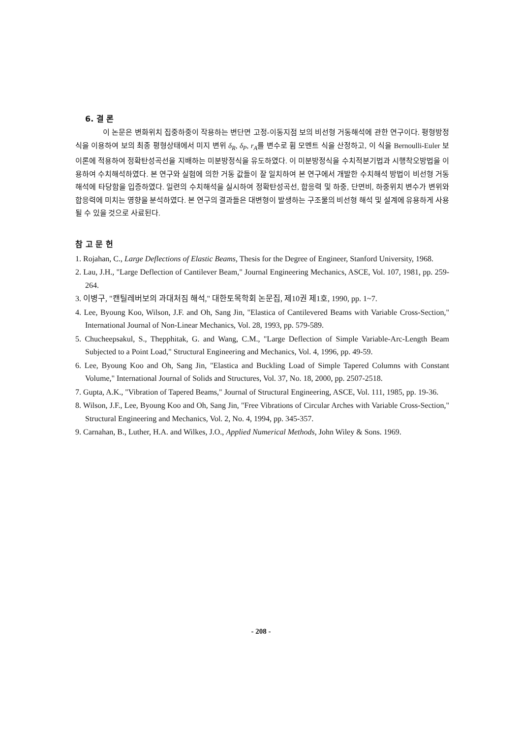6. 결 론
이 논문은 변화위치 집중하중이 작용하는 변단면 고정-이동지점 보의 비선형 거동해석에 관한 연구이다. 평형방정식을 이용하여 보의 최종 평형상태에서 미지 변위 δ<sub>R</sub>, δ<sub>P</sub>, r<sub>A</sub>를 변수로 휨 모멘트 식을 산정하고, 이 식을 Bernoulli-Euler 보 이론에 적용하여 정확탄성곡선을 지배하는 미분방정식을 유도하였다. 이 미분방정식을 수치적분기법과 시행착오방법을 이용하여 수치해석하였다. 본 연구와 실험에 의한 거동 값들이 잘 일치하여 본 연구에서 개발한 수치해석 방법이 비선형 거동해석에 타당함을 입증하였다. 일련의 수치해석을 실시하여 정확탄성곡선, 합응력 및 하중, 단면비, 하중위치 변수가 변위와 합응력에 미치는 영향을 분석하였다. 본 연구의 결과들은 대변형이 발생하는 구조물의 비선형 해석 및 설계에 유용하게 사용될 수 있을 것으로 사료된다.
참 고 문 헌
1. Rojahan, C., Large Deflections of Elastic Beams, Thesis for the Degree of Engineer, Stanford University, 1968.
2. Lau, J.H., "Large Deflection of Cantilever Beam," Journal Engineering Mechanics, ASCE, Vol. 107, 1981, pp. 259-264.
3. 이병구, "캔틸레버보의 과대처짐 해석," 대한토목학회 논문집, 제10권 제1호, 1990, pp. 1~7.
4. Lee, Byoung Koo, Wilson, J.F. and Oh, Sang Jin, "Elastica of Cantilevered Beams with Variable Cross-Section," International Journal of Non-Linear Mechanics, Vol. 28, 1993, pp. 579-589.
5. Chucheepsakul, S., Thepphitak, G. and Wang, C.M., "Large Deflection of Simple Variable-Arc-Length Beam Subjected to a Point Load," Structural Engineering and Mechanics, Vol. 4, 1996, pp. 49-59.
6. Lee, Byoung Koo and Oh, Sang Jin, "Elastica and Buckling Load of Simple Tapered Columns with Constant Volume," International Journal of Solids and Structures, Vol. 37, No. 18, 2000, pp. 2507-2518.
7. Gupta, A.K., "Vibration of Tapered Beams," Journal of Structural Engineering, ASCE, Vol. 111, 1985, pp. 19-36.
8. Wilson, J.F., Lee, Byoung Koo and Oh, Sang Jin, "Free Vibrations of Circular Arches with Variable Cross-Section," Structural Engineering and Mechanics, Vol. 2, No. 4, 1994, pp. 345-357.
9. Carnahan, B., Luther, H.A. and Wilkes, J.O., Applied Numerical Methods, John Wiley & Sons. 1969.
- 208 -